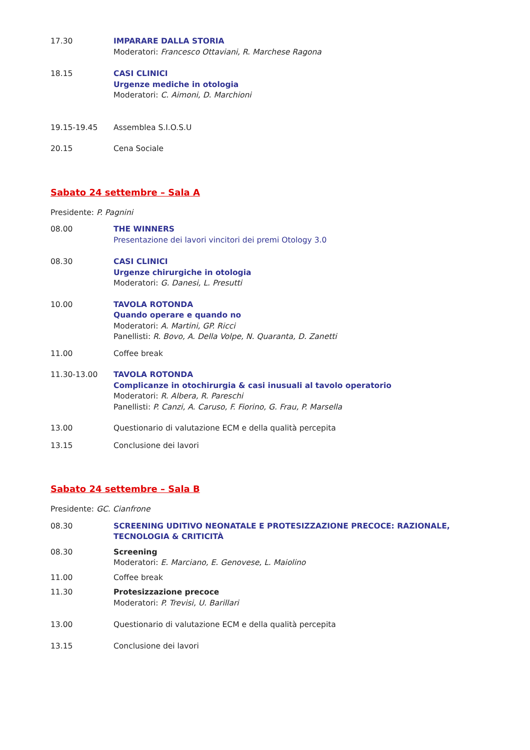17.30 IMPARARE DALLA STORIA
Moderatori: Francesco Ottaviani, R. Marchese Ragona
18.15 CASI CLINICI
Urgenze mediche in otologia
Moderatori: C. Aimoni, D. Marchioni
19.15-19.45 Assemblea S.I.O.S.U
20.15 Cena Sociale
Sabato 24 settembre – Sala A
Presidente: P. Pagnini
08.00 THE WINNERS
Presentazione dei lavori vincitori dei premi Otology 3.0
08.30 CASI CLINICI
Urgenze chirurgiche in otologia
Moderatori: G. Danesi, L. Presutti
10.00 TAVOLA ROTONDA
Quando operare e quando no
Moderatori: A. Martini, GP. Ricci
Panellisti: R. Bovo, A. Della Volpe, N. Quaranta, D. Zanetti
11.00 Coffee break
11.30-13.00 TAVOLA ROTONDA
Complicanze in otochirurgia & casi inusuali al tavolo operatorio
Moderatori: R. Albera, R. Pareschi
Panellisti: P. Canzi, A. Caruso, F. Fiorino, G. Frau, P. Marsella
13.00 Questionario di valutazione ECM e della qualità percepita
13.15 Conclusione dei lavori
Sabato 24 settembre – Sala B
Presidente: GC. Cianfrone
08.30 SCREENING UDITIVO NEONATALE E PROTESIZZAZIONE PRECOCE: RAZIONALE, TECNOLOGIA & CRITICITÀ
08.30 Screening
Moderatori: E. Marciano, E. Genovese, L. Maiolino
11.00 Coffee break
11.30 Protesizzazione precoce
Moderatori: P. Trevisi, U. Barillari
13.00 Questionario di valutazione ECM e della qualità percepita
13.15 Conclusione dei lavori